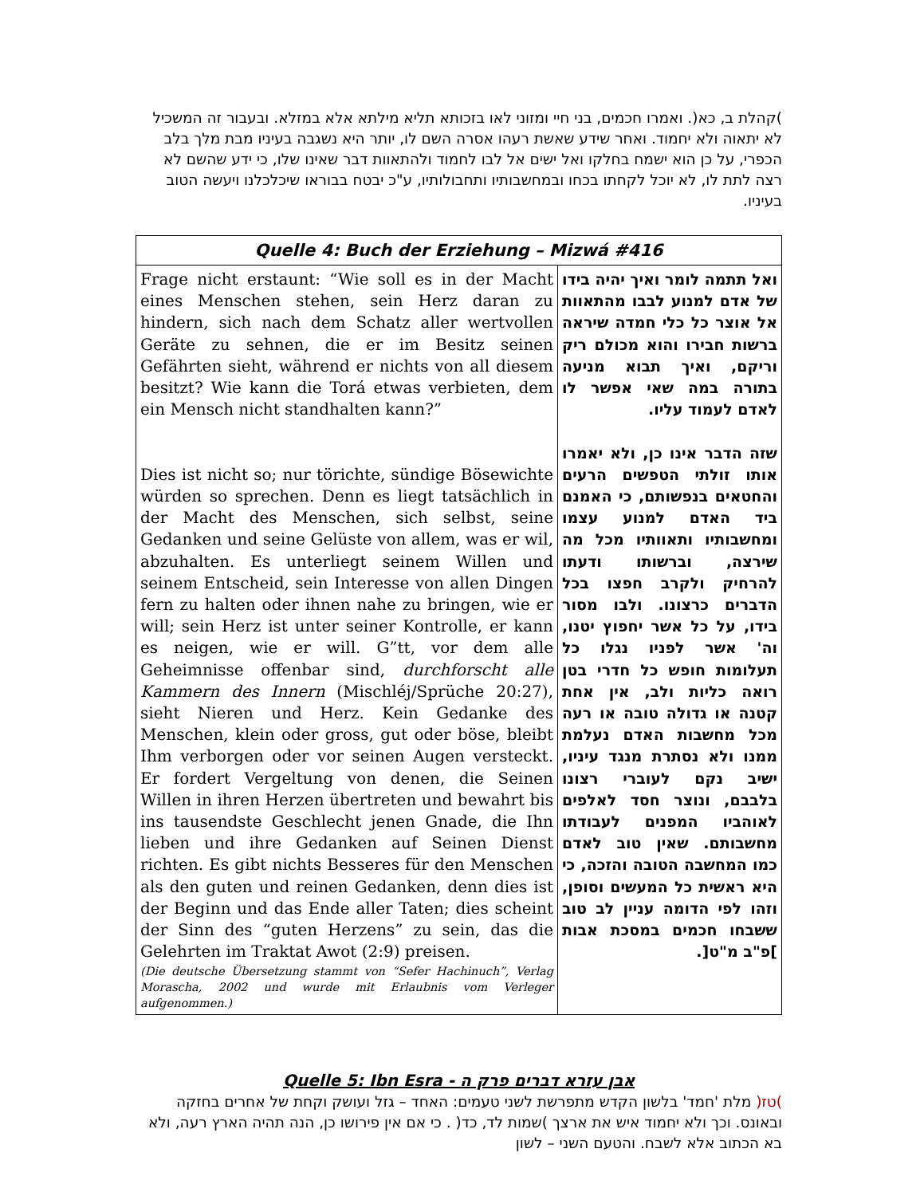)קהלת ב, כא(. ואמרו חכמים, בני חיי ומזוני לאו בזכותא תליא מילתא אלא במזלא. ובעבור זה המשכיל לא יתאוה ולא יחמוד. ואחר שידע שאשת רעהו אסרה השם לו, יותר היא נשגבה בעיניו מבת מלך בלב הכפרי, על כן הוא ישמח בחלקו ואל ישים אל לבו לחמוד ולהתאוות דבר שאינו שלו, כי ידע שהשם לא רצה לתת לו, לא יוכל לקחתו בכחו ובמחשבותיו ותחבולותיו, ע"כ יבטח בבוראו שיכלכלנו ויעשה הטוב בעיניו.
| Quelle 4: Buch der Erziehung – Mizwá #416 | |
| --- | --- |
| Frage nicht erstaunt: “Wie soll es in der Macht eines Menschen stehen, sein Herz daran zu hindern, sich nach dem Schatz aller wertvollen Geräte zu sehnen, die er im Besitz seinen Gefährten sieht, während er nichts von all diesem besitzt? Wie kann die Torá etwas verbieten, dem ein Mensch nicht standhalten kann?” Dies ist nicht so; nur törichte, sündige Bösewichte würden so sprechen. Denn es liegt tatsächlich in der Macht des Menschen, sich selbst, seine Gedanken und seine Gelüste von allem, was er wil, abzuhalten. Es unterliegt seinem Willen und seinem Entscheid, sein Interesse von allen Dingen fern zu halten oder ihnen nahe zu bringen, wie er will; sein Herz ist unter seiner Kontrolle, er kann es neigen, wie er will. G”tt, vor dem alle Geheimnisse offenbar sind, durchforscht alle Kammern des Innern (Mischléj/Sprüche 20:27), sieht Nieren und Herz. Kein Gedanke des Menschen, klein oder gross, gut oder böse, bleibt Ihm verborgen oder vor seinen Augen versteckt. Er fordert Vergeltung von denen, die Seinen Willen in ihren Herzen übertreten und bewahrt bis ins tausendste Geschlecht jenen Gnade, die Ihn lieben und ihre Gedanken auf Seinen Dienst richten. Es gibt nichts Besseres für den Menschen als den guten und reinen Gedanken, denn dies ist der Beginn und das Ende aller Taten; dies scheint der Sinn des “guten Herzens” zu sein, das die Gelehrten im Traktat Awot (2:9) preisen. (Die deutsche Übersetzung stammt von “Sefer Hachinuch”, Verlag Morascha, 2002 und wurde mit Erlaubnis vom Verleger aufgenommen.) | ואל תתמה לומר ואיך יהיה בידו של אדם למנוע לבבו מהתאוות אל אוצר כל כלי חמדה שיראה ברשות חבירו והוא מכולם ריק וריקם, ואיך תבוא מניעה בתורה במה שאי אפשר לו לאדם לעמוד עליו. שזה הדבר אינו כן, ולא יאמרו אותו זולתי הטפשים הרעים והחטאים בנפשותם, כי האמנם ביד האדם למנוע עצמו ומחשבותיו ותאוותיו מכל מה שירצה, וברשותו ודעתו להרחיק ולקרב חפצו בכל הדברים כרצונו. ולבו מסור בידו, על כל אשר יחפוץ יטנו, וה' אשר לפניו נגלו כל תעלומות חופש כל חדרי בטן רואה כליות ולב, אין אחת קטנה או גדולה טובה או רעה מכל מחשבות האדם נעלמת ממנו ולא נסתרת מנגד עיניו, ישיב נקם לעוברי רצונו בלבבם, ונוצר חסד לאלפים לאוהביו המפנים לעבודתו מחשבותם. שאין טוב לאדם כמו המחשבה הטובה והזכה, כי היא ראשית כל המעשים וסופן, וזהו לפי הדומה עניין לב טוב ששבחו חכמים במסכת אבות ]פ"ב מ"ט[. |
Quelle 5: Ibn Esra - אבן עזרא דברים פרק ה
)טז( מלת 'חמד' בלשון הקדש מתפרשת לשני טעמים: האחד – גזל ועושק וקחת של אחרים בחזקה ובאונס. וכך ולא יחמוד איש את ארצך )שמות לד, כד( . כי אם אין פירושו כן, הנה תהיה הארץ רעה, ולא בא הכתוב אלא לשבח. והטעם השני – לשון